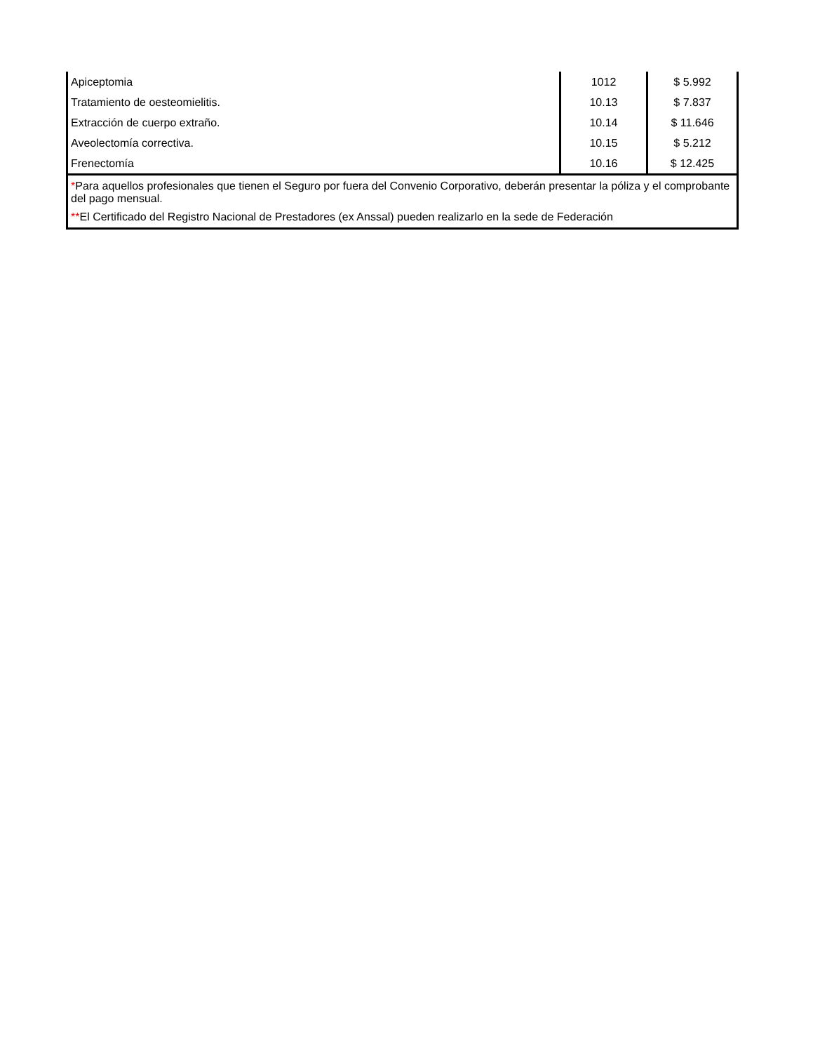| Apiceptomia | 1012 | $ 5.992 |
| Tratamiento de oesteomielitis. | 10.13 | $ 7.837 |
| Extracción de cuerpo extraño. | 10.14 | $ 11.646 |
| Aveolectomía correctiva. | 10.15 | $ 5.212 |
| Frenectomía | 10.16 | $ 12.425 |
| * Para aquellos profesionales que tienen el Seguro por fuera del Convenio Corporativo, deberán presentar la póliza y el comprobante del pago mensual. ** El Certificado del Registro Nacional de Prestadores (ex Anssal) pueden realizarlo en la sede de Federación | | |